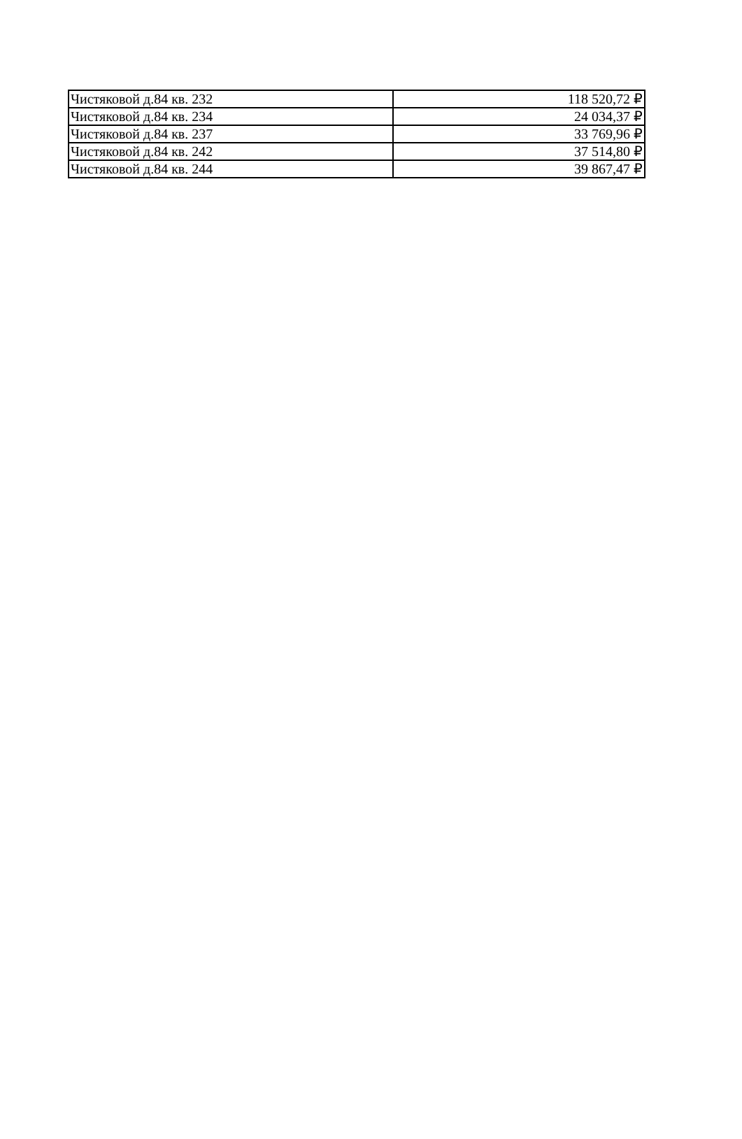| Чистяковой д.84 кв. 232 | 118 520,72 ₽ |
| Чистяковой д.84 кв. 234 | 24 034,37 ₽ |
| Чистяковой д.84 кв. 237 | 33 769,96 ₽ |
| Чистяковой д.84 кв. 242 | 37 514,80 ₽ |
| Чистяковой д.84 кв. 244 | 39 867,47 ₽ |